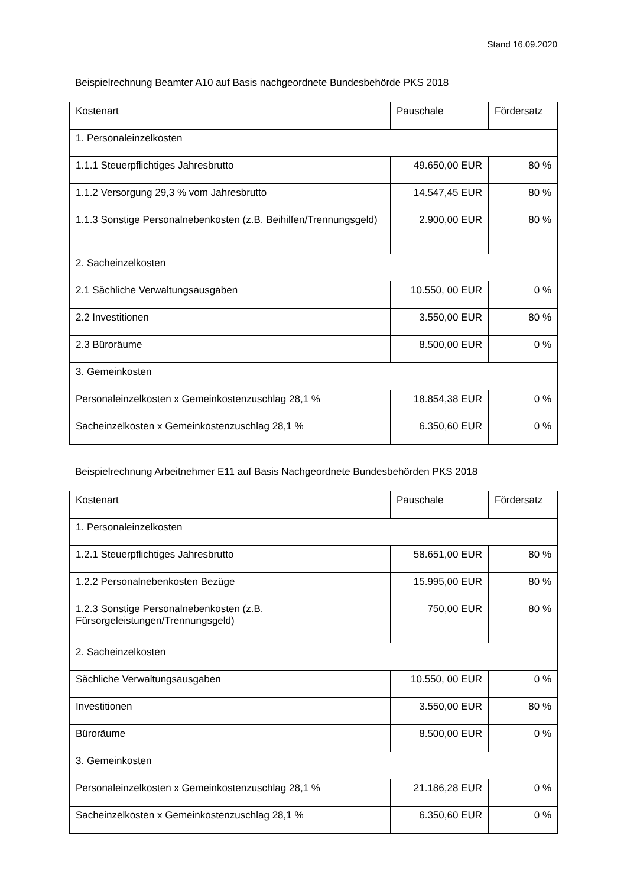Stand 16.09.2020
Beispielrechnung Beamter A10 auf Basis nachgeordnete Bundesbehörde PKS 2018
| Kostenart | Pauschale | Fördersatz |
| --- | --- | --- |
| 1. Personaleinzelkosten | | |
| 1.1.1 Steuerpflichtiges Jahresbrutto | 49.650,00 EUR | 80 % |
| 1.1.2 Versorgung 29,3 % vom Jahresbrutto | 14.547,45 EUR | 80 % |
| 1.1.3 Sonstige Personalnebenkosten (z.B. Beihilfen/Trennungsgeld) | 2.900,00 EUR | 80 % |
| 2. Sacheinzelkosten | | |
| 2.1 Sächliche Verwaltungsausgaben | 10.550, 00 EUR | 0 % |
| 2.2 Investitionen | 3.550,00 EUR | 80 % |
| 2.3 Büroräume | 8.500,00 EUR | 0 % |
| 3. Gemeinkosten | | |
| Personaleinzelkosten x Gemeinkostenzuschlag 28,1 % | 18.854,38 EUR | 0 % |
| Sacheinzelkosten x Gemeinkostenzuschlag 28,1 % | 6.350,60 EUR | 0 % |
Beispielrechnung Arbeitnehmer E11 auf Basis Nachgeordnete Bundesbehörden PKS 2018
| Kostenart | Pauschale | Fördersatz |
| --- | --- | --- |
| 1. Personaleinzelkosten | | |
| 1.2.1 Steuerpflichtiges Jahresbrutto | 58.651,00 EUR | 80 % |
| 1.2.2 Personalnebenkosten Bezüge | 15.995,00 EUR | 80 % |
| 1.2.3 Sonstige Personalnebenkosten (z.B. Fürsorgeleistungen/Trennungsgeld) | 750,00 EUR | 80 % |
| 2. Sacheinzelkosten | | |
| Sächliche Verwaltungsausgaben | 10.550, 00 EUR | 0 % |
| Investitionen | 3.550,00 EUR | 80 % |
| Büroräume | 8.500,00 EUR | 0 % |
| 3. Gemeinkosten | | |
| Personaleinzelkosten x Gemeinkostenzuschlag 28,1 % | 21.186,28 EUR | 0 % |
| Sacheinzelkosten x Gemeinkostenzuschlag 28,1 % | 6.350,60 EUR | 0 % |